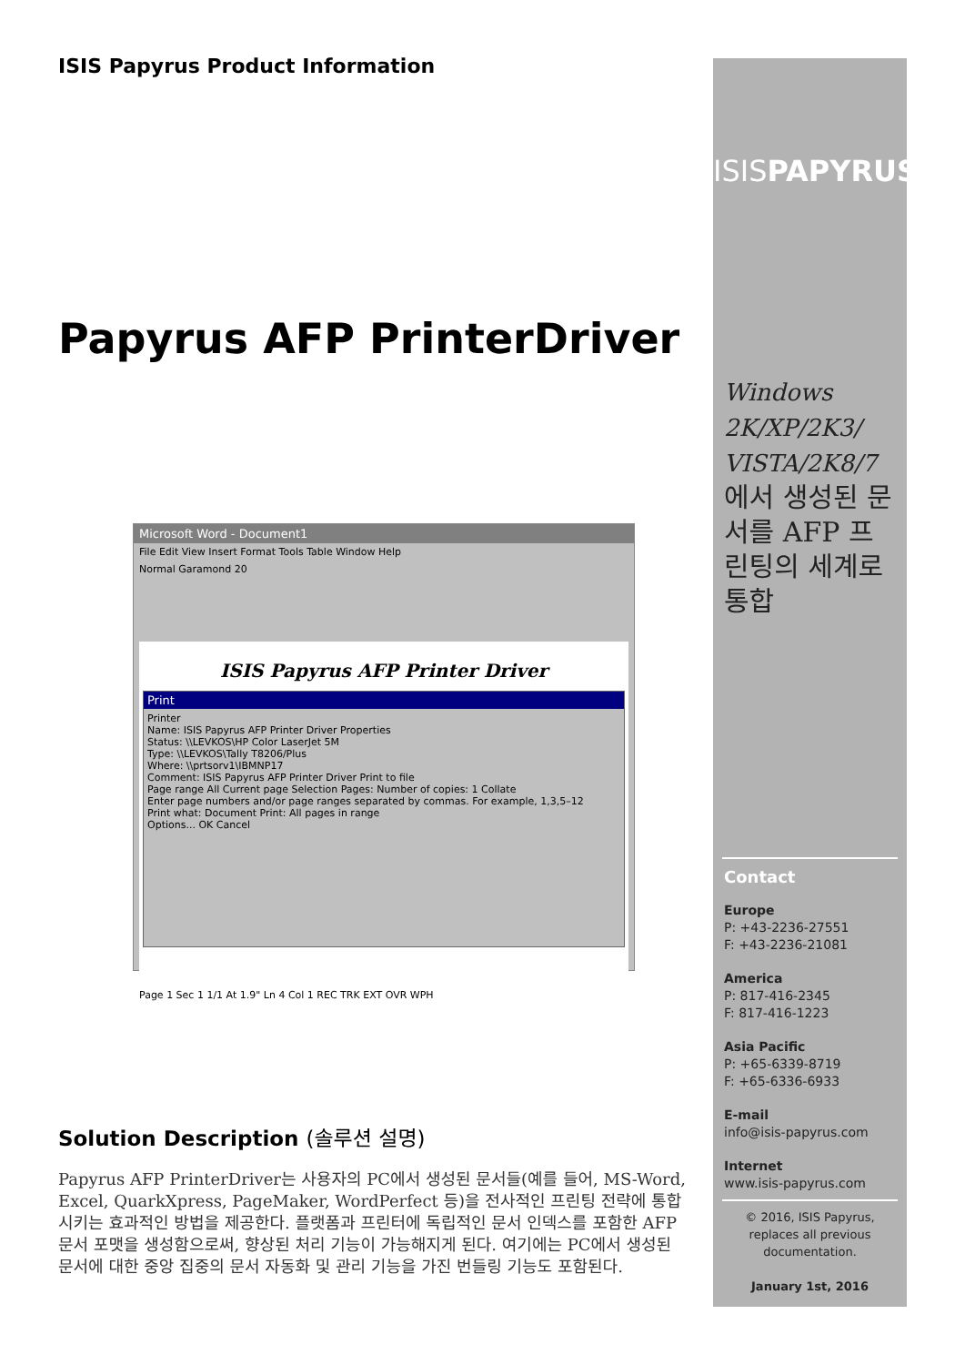ISIS Papyrus Product Information
Papyrus AFP PrinterDriver
Microsoft Word - Document1
File Edit View Insert Format Tools Table Window Help
Normal Garamond 20
ISIS Papyrus AFP Printer Driver
Print
Printer
Name: ISIS Papyrus AFP Printer Driver Properties
Status: \\LEVKOS\HP Color LaserJet 5M
Type: \\LEVKOS\Tally T8206/Plus
Where: \\prtsorv1\IBMNP17
Comment: ISIS Papyrus AFP Printer Driver Print to file
Page range All Current page Selection Pages: Number of copies: 1 Collate
Enter page numbers and/or page ranges separated by commas. For example, 1,3,5–12
Print what: Document Print: All pages in range
Options... OK Cancel
Page 1 Sec 1 1/1 At 1.9" Ln 4 Col 1 REC TRK EXT OVR WPH
Solution Description (솔루션 설명)
Papyrus AFP PrinterDriver는 사용자의 PC에서 생성된 문서들(예를 들어, MS-Word, Excel, QuarkXpress, PageMaker, WordPerfect 등)을 전사적인 프린팅 전략에 통합시키는 효과적인 방법을 제공한다. 플랫폼과 프린터에 독립적인 문서 인덱스를 포함한 AFP 문서 포맷을 생성함으로써, 향상된 처리 기능이 가능해지게 된다. 여기에는 PC에서 생성된 문서에 대한 중앙 집중의 문서 자동화 및 관리 기능을 가진 번들링 기능도 포함된다.
ISISPAPYRUS
Windows 2K/XP/2K3/ VISTA/2K8/7
에서 생성된 문서를 AFP 프린팅의 세계로 통합
Contact
Europe
P: +43-2236-27551
F: +43-2236-21081
America
P: 817-416-2345
F: 817-416-1223
Asia Pacific
P: +65-6339-8719
F: +65-6336-6933
E-mail
info@isis-papyrus.com
Internet
www.isis-papyrus.com
© 2016, ISIS Papyrus, replaces all previous documentation.
January 1st, 2016